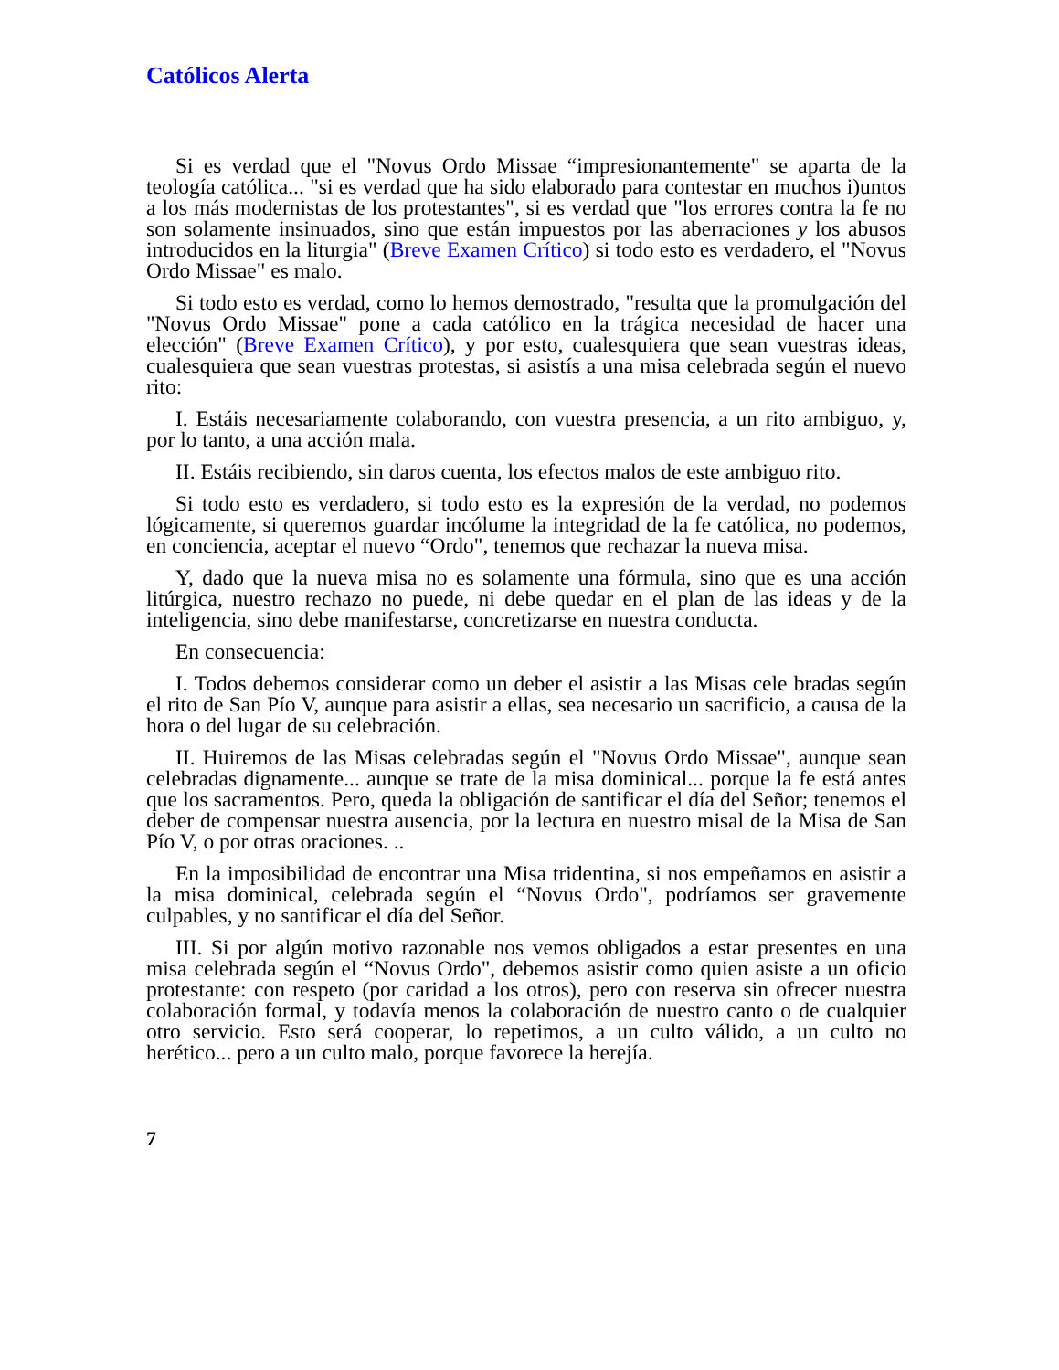Católicos Alerta
Si es verdad que el "Novus Ordo Missae “impresionantemente" se aparta de la teología católica... "si es verdad que ha sido elaborado para contestar en muchos i)untos a los más modernistas de los protestantes", si es verdad que "los errores contra la fe no son solamente insinuados, sino que están impuestos por las aberraciones y los abusos introducidos en la liturgia" (Breve Examen Crítico) si todo esto es verdadero, el "Novus Ordo Missae" es malo.
Si todo esto es verdad, como lo hemos demostrado, "resulta que la promulgación del "Novus Ordo Missae" pone a cada católico en la trágica necesidad de hacer una elección" (Breve Examen Crítico), y por esto, cualesquiera que sean vuestras ideas, cualesquiera que sean vuestras protestas, si asistís a una misa celebrada según el nuevo rito:
I. Estáis necesariamente colaborando, con vuestra presencia, a un rito ambiguo, y, por lo tanto, a una acción mala.
II. Estáis recibiendo, sin daros cuenta, los efectos malos de este ambiguo rito.
Si todo esto es verdadero, si todo esto es la expresión de la verdad, no podemos lógicamente, si queremos guardar incólume la integridad de la fe católica, no podemos, en conciencia, aceptar el nuevo “Ordo", tenemos que rechazar la nueva misa.
Y, dado que la nueva misa no es solamente una fórmula, sino que es una acción litúrgica, nuestro rechazo no puede, ni debe quedar en el plan de las ideas y de la inteligencia, sino debe manifestarse, concretizarse en nuestra conducta.
En consecuencia:
I. Todos debemos considerar como un deber el asistir a las Misas cele bradas según el rito de San Pío V, aunque para asistir a ellas, sea necesario un sacrificio, a causa de la hora o del lugar de su celebración.
II. Huiremos de las Misas celebradas según el "Novus Ordo Missae", aunque sean celebradas dignamente... aunque se trate de la misa dominical... porque la fe está antes que los sacramentos. Pero, queda la obligación de santificar el día del Señor; tenemos el deber de compensar nuestra ausencia, por la lectura en nuestro misal de la Misa de San Pío V, o por otras oraciones. ..
En la imposibilidad de encontrar una Misa tridentina, si nos empeñamos en asistir a la misa dominical, celebrada según el “Novus Ordo", podríamos ser gravemente culpables, y no santificar el día del Señor.
III. Si por algún motivo razonable nos vemos obligados a estar presentes en una misa celebrada según el “Novus Ordo", debemos asistir como quien asiste a un oficio protestante: con respeto (por caridad a los otros), pero con reserva sin ofrecer nuestra colaboración formal, y todavía menos la colaboración de nuestro canto o de cualquier otro servicio. Esto será cooperar, lo repetimos, a un culto válido, a un culto no herético... pero a un culto malo, porque favorece la herejía.
7